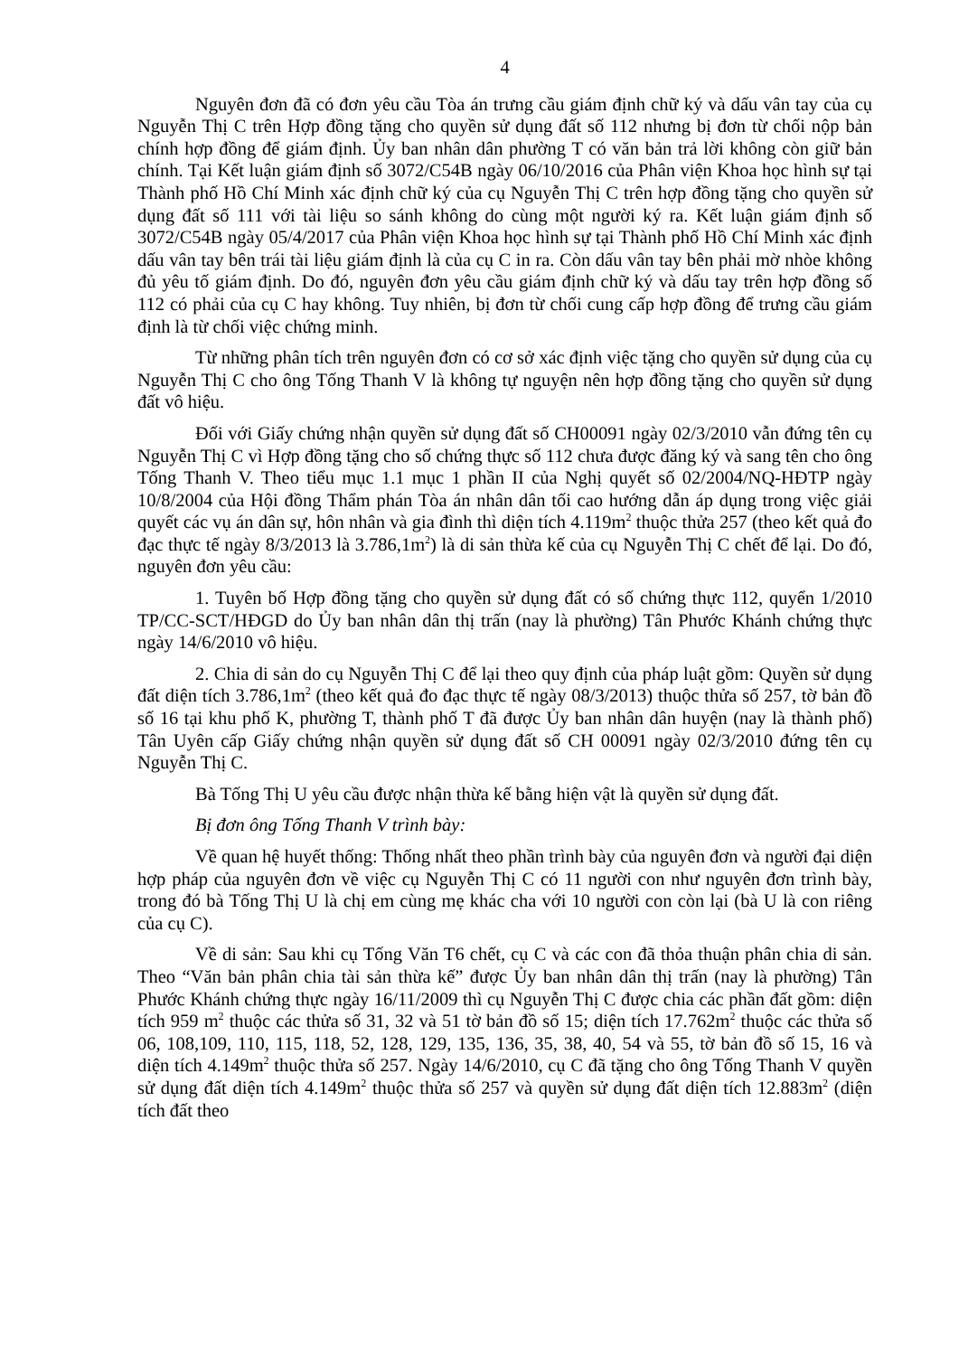4
Nguyên đơn đã có đơn yêu cầu Tòa án trưng cầu giám định chữ ký và dấu vân tay của cụ Nguyễn Thị C trên Hợp đồng tặng cho quyền sử dụng đất số 112 nhưng bị đơn từ chối nộp bản chính hợp đồng để giám định. Ủy ban nhân dân phường T có văn bản trả lời không còn giữ bản chính. Tại Kết luận giám định số 3072/C54B ngày 06/10/2016 của Phân viện Khoa học hình sự tại Thành phố Hồ Chí Minh xác định chữ ký của cụ Nguyễn Thị C trên hợp đồng tặng cho quyền sử dụng đất số 111 với tài liệu so sánh không do cùng một người ký ra. Kết luận giám định số 3072/C54B ngày 05/4/2017 của Phân viện Khoa học hình sự tại Thành phố Hồ Chí Minh xác định dấu vân tay bên trái tài liệu giám định là của cụ C in ra. Còn dấu vân tay bên phải mờ nhòe không đủ yêu tố giám định. Do đó, nguyên đơn yêu cầu giám định chữ ký và dấu tay trên hợp đồng số 112 có phải của cụ C hay không. Tuy nhiên, bị đơn từ chối cung cấp hợp đồng để trưng cầu giám định là từ chối việc chứng minh.
Từ những phân tích trên nguyên đơn có cơ sở xác định việc tặng cho quyền sử dụng của cụ Nguyễn Thị C cho ông Tống Thanh V là không tự nguyện nên hợp đồng tặng cho quyền sử dụng đất vô hiệu.
Đối với Giấy chứng nhận quyền sử dụng đất số CH00091 ngày 02/3/2010 vẫn đứng tên cụ Nguyễn Thị C vì Hợp đồng tặng cho số chứng thực số 112 chưa được đăng ký và sang tên cho ông Tống Thanh V. Theo tiểu mục 1.1 mục 1 phần II của Nghị quyết số 02/2004/NQ-HĐTP ngày 10/8/2004 của Hội đồng Thẩm phán Tòa án nhân dân tối cao hướng dẫn áp dụng trong việc giải quyết các vụ án dân sự, hôn nhân và gia đình thì diện tích 4.119m<sup>2</sup> thuộc thửa 257 (theo kết quả đo đạc thực tế ngày 8/3/2013 là 3.786,1m<sup>2</sup>) là di sản thừa kế của cụ Nguyễn Thị C chết để lại. Do đó, nguyên đơn yêu cầu:
1. Tuyên bố Hợp đồng tặng cho quyền sử dụng đất có số chứng thực 112, quyển 1/2010 TP/CC-SCT/HĐGD do Ủy ban nhân dân thị trấn (nay là phường) Tân Phước Khánh chứng thực ngày 14/6/2010 vô hiệu.
2. Chia di sản do cụ Nguyễn Thị C để lại theo quy định của pháp luật gồm: Quyền sử dụng đất diện tích 3.786,1m<sup>2</sup> (theo kết quả đo đạc thực tế ngày 08/3/2013) thuộc thửa số 257, tờ bản đồ số 16 tại khu phố K, phường T, thành phố T đã được Ủy ban nhân dân huyện (nay là thành phố) Tân Uyên cấp Giấy chứng nhận quyền sử dụng đất số CH 00091 ngày 02/3/2010 đứng tên cụ Nguyễn Thị C.
Bà Tống Thị U yêu cầu được nhận thừa kế bằng hiện vật là quyền sử dụng đất.
Bị đơn ông Tống Thanh V trình bày:
Về quan hệ huyết thống: Thống nhất theo phần trình bày của nguyên đơn và người đại diện hợp pháp của nguyên đơn về việc cụ Nguyễn Thị C có 11 người con như nguyên đơn trình bày, trong đó bà Tống Thị U là chị em cùng mẹ khác cha với 10 người con còn lại (bà U là con riêng của cụ C).
Về di sản: Sau khi cụ Tống Văn T6 chết, cụ C và các con đã thỏa thuận phân chia di sản. Theo “Văn bản phân chia tài sản thừa kế” được Ủy ban nhân dân thị trấn (nay là phường) Tân Phước Khánh chứng thực ngày 16/11/2009 thì cụ Nguyễn Thị C được chia các phần đất gồm: diện tích 959 m<sup>2</sup> thuộc các thửa số 31, 32 và 51 tờ bản đồ số 15; diện tích 17.762m<sup>2</sup> thuộc các thửa số 06, 108,109, 110, 115, 118, 52, 128, 129, 135, 136, 35, 38, 40, 54 và 55, tờ bản đồ số 15, 16 và diện tích 4.149m<sup>2</sup> thuộc thửa số 257. Ngày 14/6/2010, cụ C đã tặng cho ông Tống Thanh V quyền sử dụng đất diện tích 4.149m<sup>2</sup> thuộc thửa số 257 và quyền sử dụng đất diện tích 12.883m<sup>2</sup> (diện tích đất theo